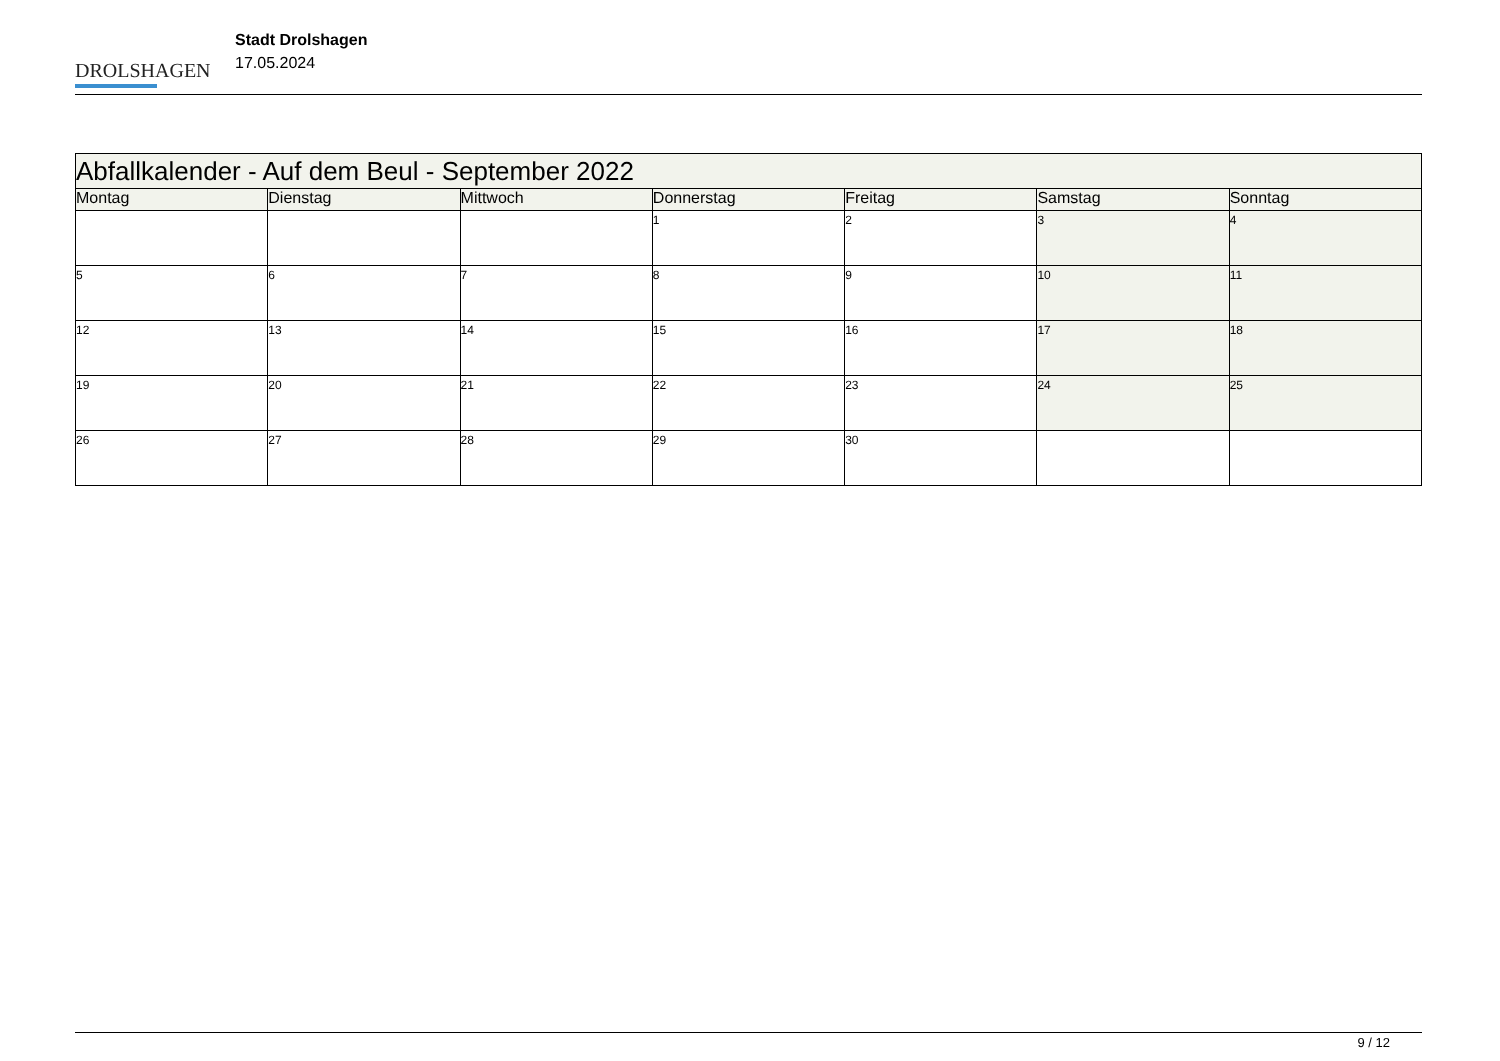DROLSHAGEN
Stadt Drolshagen
17.05.2024
| Abfallkalender - Auf dem Beul - September 2022 | | | | | | |
| Montag | Dienstag | Mittwoch | Donnerstag | Freitag | Samstag | Sonntag |
| | | | 1 | 2 | 3 | 4 |
| 5 | 6 | 7 | 8 | 9 | 10 | 11 |
| 12 | 13 | 14 | 15 | 16 | 17 | 18 |
| 19 | 20 | 21 | 22 | 23 | 24 | 25 |
| 26 | 27 | 28 | 29 | 30 | | |
9 / 12